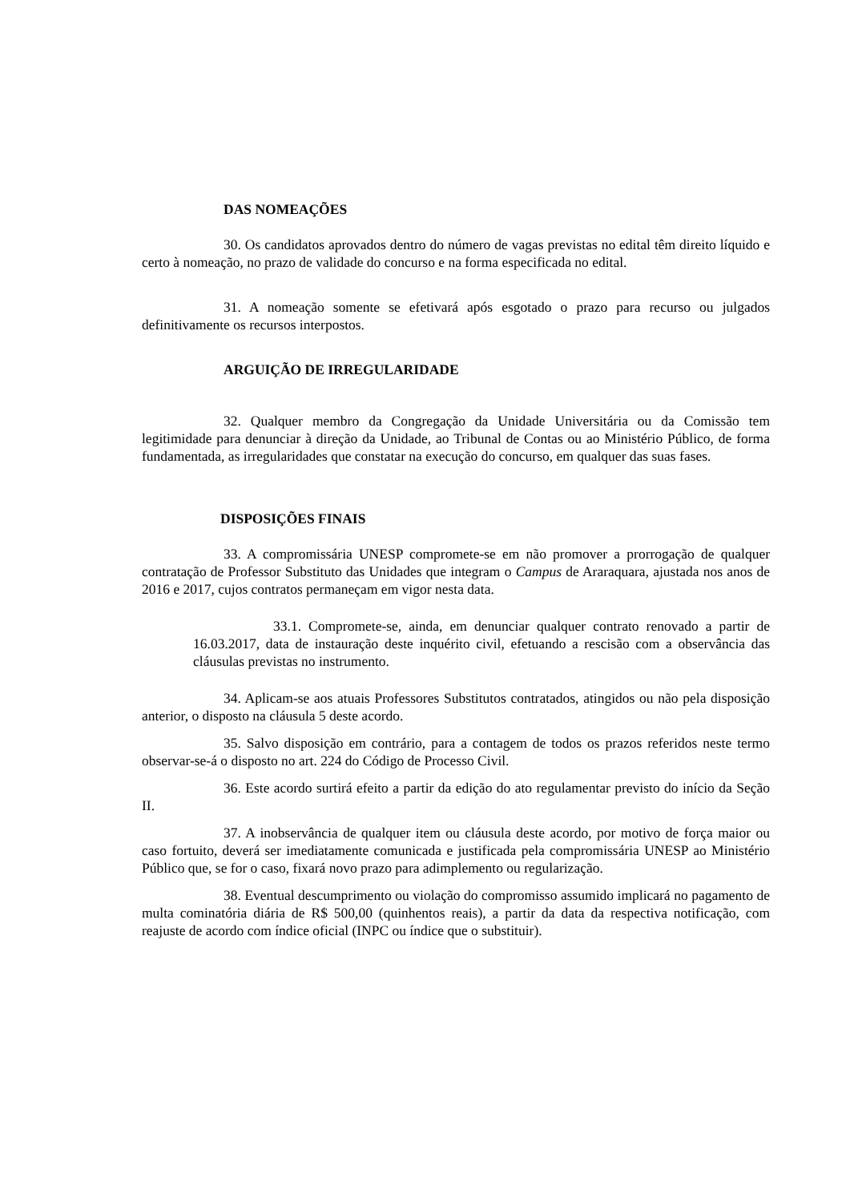DAS NOMEAÇÕES
30. Os candidatos aprovados dentro do número de vagas previstas no edital têm direito líquido e certo à nomeação, no prazo de validade do concurso e na forma especificada no edital.
31. A nomeação somente se efetivará após esgotado o prazo para recurso ou julgados definitivamente os recursos interpostos.
ARGUIÇÃO DE IRREGULARIDADE
32. Qualquer membro da Congregação da Unidade Universitária ou da Comissão tem legitimidade para denunciar à direção da Unidade, ao Tribunal de Contas ou ao Ministério Público, de forma fundamentada, as irregularidades que constatar na execução do concurso, em qualquer das suas fases.
DISPOSIÇÕES FINAIS
33. A compromissária UNESP compromete-se em não promover a prorrogação de qualquer contratação de Professor Substituto das Unidades que integram o Campus de Araraquara, ajustada nos anos de 2016 e 2017, cujos contratos permaneçam em vigor nesta data.
33.1. Compromete-se, ainda, em denunciar qualquer contrato renovado a partir de 16.03.2017, data de instauração deste inquérito civil, efetuando a rescisão com a observância das cláusulas previstas no instrumento.
34. Aplicam-se aos atuais Professores Substitutos contratados, atingidos ou não pela disposição anterior, o disposto na cláusula 5 deste acordo.
35. Salvo disposição em contrário, para a contagem de todos os prazos referidos neste termo observar-se-á o disposto no art. 224 do Código de Processo Civil.
36. Este acordo surtirá efeito a partir da edição do ato regulamentar previsto do início da Seção II.
37. A inobservância de qualquer item ou cláusula deste acordo, por motivo de força maior ou caso fortuito, deverá ser imediatamente comunicada e justificada pela compromissária UNESP ao Ministério Público que, se for o caso, fixará novo prazo para adimplemento ou regularização.
38. Eventual descumprimento ou violação do compromisso assumido implicará no pagamento de multa cominatória diária de R$ 500,00 (quinhentos reais), a partir da data da respectiva notificação, com reajuste de acordo com índice oficial (INPC ou índice que o substituir).